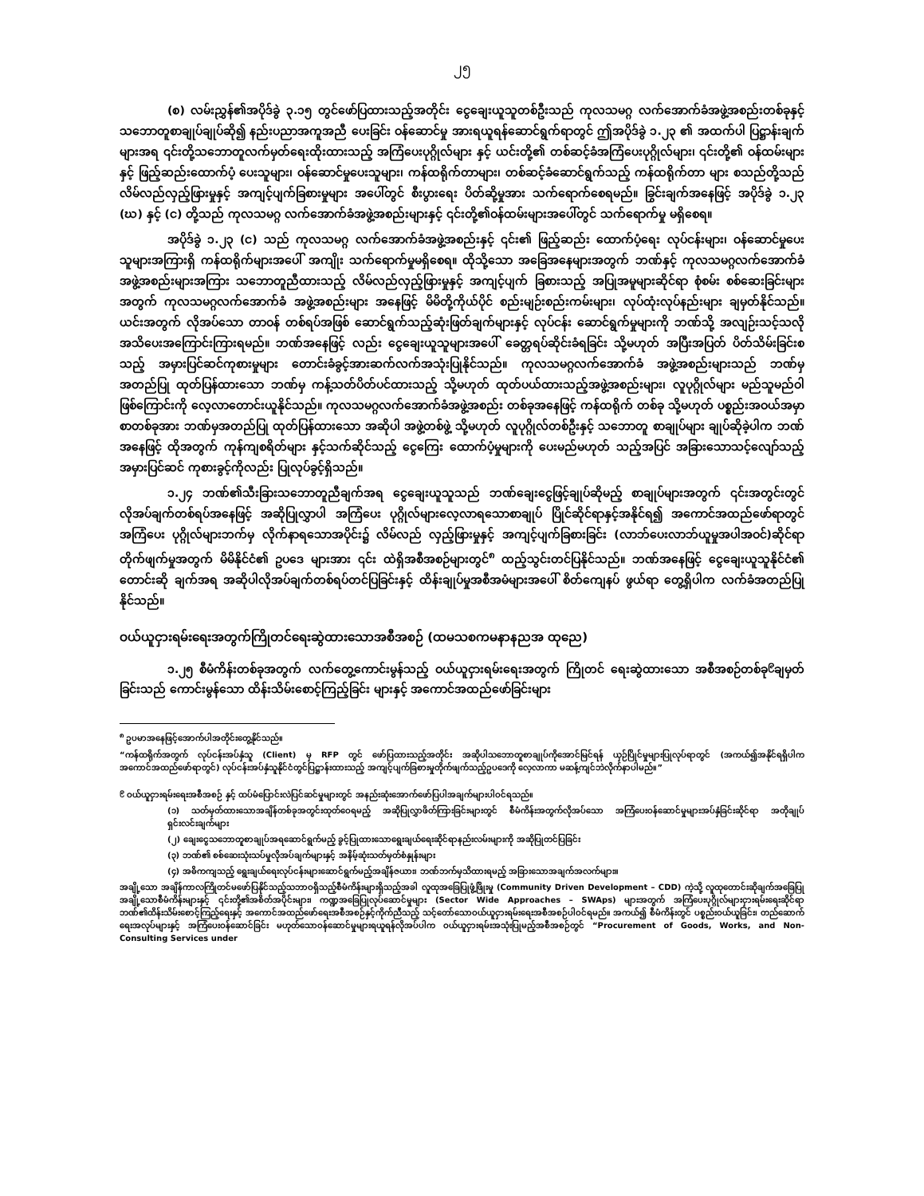၂၅
(စ) လမ်းညွှန်၏အပိုဒ်ခွဲ ၃.၁၅ တွင်ဖော်ပြထားသည့်အတိုင်း ငွေချေးယူသူတစ်ဦးသည် ကုလသမဂ္ဂ လက်အောက်ခံအဖွဲ့အစည်းတစ်ခုနှင့် သဘောတူစာချုပ်ချုပ်ဆို၍ နည်းပညာအကူအညီ ပေးခြင်း ဝန်ဆောင်မှု အားရယူရန်ဆောင်ရွက်ရာတွင် ဤအပိုဒ်ခွဲ ၁.၂၃ ၏ အထက်ပါ ပြဋ္ဌာန်းချက်များအရ ၎င်းတို့သဘောတူလက်မှတ်ရေးထိုးထားသည့် အကြံပေးပုဂ္ဂိုလ်များ နှင့် ယင်းတို့၏ တစ်ဆင့်ခံအကြံပေးပုဂ္ဂိုလ်များ၊ ၎င်းတို့၏ ဝန်ထမ်းများနှင့် ဖြည့်ဆည်းထောက်ပံ့ ပေးသူများ၊ ဝန်ဆောင်မှုပေးသူများ၊ ကန်ထရိုက်တာများ၊ တစ်ဆင့်ခံဆောင်ရွက်သည့် ကန်ထရိုက်တာ များ စသည်တို့သည် လိမ်လည်လှည့်ဖြားမှုနှင့် အကျင့်ပျက်ခြစားမှုများ အပေါ်တွင် စီးပွားရေး ပိတ်ဆို့မှုအား သက်ရောက်စေရမည်။ ခြွင်းချက်အနေဖြင့် အပိုဒ်ခွဲ ၁.၂၃ (ဃ) နှင့် (င) တို့သည် ကုလသမဂ္ဂ လက်အောက်ခံအဖွဲ့အစည်းများနှင့် ၎င်းတို့၏ဝန်ထမ်းများအပေါ်တွင် သက်ရောက်မှု မရှိစေရ။
အပိုဒ်ခွဲ ၁.၂၃ (င) သည် ကုလသမဂ္ဂ လက်အောက်ခံအဖွဲ့အစည်းနှင့် ၎င်း၏ ဖြည့်ဆည်း ထောက်ပံ့ရေး လုပ်ငန်းများ၊ ဝန်ဆောင်မှုပေးသူများအကြားရှိ ကန်ထရိုက်များအပေါ် အကျိုး သက်ရောက်မှုမရှိစေရ။ ထိုသို့သော အခြေအနေများအတွက် ဘဏ်နှင့် ကုလသမဂ္ဂလက်အောက်ခံ အဖွဲ့အစည်းများအကြား သဘောတူညီထားသည့် လိမ်လည်လှည့်ဖြားမှုနှင့် အကျင့်ပျက် ခြစားသည့် အပြုအမူများဆိုင်ရာ စုံစမ်း စစ်ဆေးခြင်းများအတွက် ကုလသမဂ္ဂလက်အောက်ခံ အဖွဲ့အစည်းများ အနေဖြင့် မိမိတို့ကိုယ်ပိုင် စည်းမျဉ်းစည်းကမ်းများ၊ လုပ်ထုံးလုပ်နည်းများ ချမှတ်နိုင်သည်။ ယင်းအတွက် လိုအပ်သော တာဝန် တစ်ရပ်အဖြစ် ဆောင်ရွက်သည့်ဆုံးဖြတ်ချက်များနှင့် လုပ်ငန်း ဆောင်ရွက်မှုများကို ဘဏ်သို့ အလျဉ်းသင့်သလို အသိပေးအကြောင်းကြားရမည်။ ဘဏ်အနေဖြင့် လည်း ငွေချေးယူသူများအပေါ် ခေတ္တရပ်ဆိုင်းခံရခြင်း သို့မဟုတ် အပြီးအပြတ် ပိတ်သိမ်းခြင်းစသည့် အမှားပြင်ဆင်ကုစားမှုများ တောင်းခံခွင့်အားဆက်လက်အသုံးပြုနိုင်သည်။ ကုလသမဂ္ဂလက်အောက်ခံ အဖွဲ့အစည်းများသည် ဘဏ်မှ အတည်ပြု ထုတ်ပြန်ထားသော ဘဏ်မှ ကန့်သတ်ပိတ်ပင်ထားသည့် သို့မဟုတ် ထုတ်ပယ်ထားသည့်အဖွဲ့အစည်းများ၊ လူပုဂ္ဂိုလ်များ မည်သူမည်ဝါဖြစ်ကြောင်းကို လေ့လာတောင်းယူနိုင်သည်။ ကုလသမဂ္ဂလက်အောက်ခံအဖွဲ့အစည်း တစ်ခုအနေဖြင့် ကန်ထရိုက် တစ်ခု သို့မဟုတ် ပစ္စည်းအဝယ်အမှာစာတစ်ခုအား ဘဏ်မှအတည်ပြု ထုတ်ပြန်ထားသော အဆိုပါ အဖွဲ့တစ်ဖွဲ့ သို့မဟုတ် လူပုဂ္ဂိုလ်တစ်ဦးနှင့် သဘောတူ စာချုပ်များ ချုပ်ဆိုခဲ့ပါက ဘဏ်အနေဖြင့် ထိုအတွက် ကုန်ကျစရိတ်များ နှင့်သက်ဆိုင်သည့် ငွေကြေး ထောက်ပံ့မှုများကို ပေးမည်မဟုတ် သည့်အပြင် အခြားသောသင့်လျော်သည့် အမှားပြင်ဆင် ကုစားခွင့်ကိုလည်း ပြုလုပ်ခွင့်ရှိသည်။
၁.၂၄ ဘဏ်၏သီးခြားသဘောတူညီချက်အရ ငွေချေးယူသူသည် ဘဏ်ချေးငွေဖြင့်ချုပ်ဆိုမည့် စာချုပ်များအတွက် ၎င်းအတွင်းတွင် လိုအပ်ချက်တစ်ရပ်အနေဖြင့် အဆိုပြုလွှာပါ အကြံပေး ပုဂ္ဂိုလ်များလေ့လာရသောစာချုပ် ပြိုင်ဆိုင်ရာနှင့်အနိုင်ရ၍ အကောင်အထည်ဖော်ရာတွင် အကြံပေး ပုဂ္ဂိုလ်များဘက်မှ လိုက်နာရသောအပိုင်း၌ လိမ်လည် လှည့်ဖြားမှုနှင့် အကျင့်ပျက်ခြစားခြင်း (လာဘ်ပေးလာဘ်ယူမှုအပါအဝင်)ဆိုင်ရာ တိုက်ဖျက်မှုအတွက် မိမိနိုင်ငံ၏ ဥပဒေ များအား ၎င်း ထဲရှိအစီအစဉ်များတွင်<sup>၈</sup> ထည့်သွင်းတင်ပြနိုင်သည်။ ဘဏ်အနေဖြင့် ငွေချေးယူသူနိုင်ငံ၏ တောင်းဆို ချက်အရ အဆိုပါလိုအပ်ချက်တစ်ရပ်တင်ပြခြင်းနှင့် ထိန်းချုပ်မှုအစီအမံများအပေါ် စိတ်ကျေနပ် ဖွယ်ရာ တွေ့ရှိပါက လက်ခံအတည်ပြုနိုင်သည်။
ဝယ်ယူငှားရမ်းရေးအတွက်ကြိုတင်ရေးဆွဲထားသောအစီအစဉ် (ထမသစကမနာနညအ ထုညေ)
၁.၂၅ စီမံကိန်းတစ်ခုအတွက် လက်တွေ့ကောင်းမွန်သည့် ဝယ်ယူငှားရမ်းရေးအတွက် ကြိုတင် ရေးဆွဲထားသော အစီအစဉ်တစ်ခု<sup>၉</sup>ချမှတ်ခြင်းသည် ကောင်းမွန်သော ထိန်းသိမ်းစောင့်ကြည့်ခြင်း များနှင့် အကောင်အထည်ဖော်ခြင်းများ
<sup>၈</sup> ဥပမာအနေဖြင့်အောက်ပါအတိုင်းတွေ့နိုင်သည်။
“ကန်ထရိုက်အတွက် လုပ်ငန်းအပ်နှံသူ (Client) မှ RFP တွင် ဖော်ပြထားသည့်အတိုင်း အဆိုပါသဘောတူစာချုပ်ကိုအောင်မြင်ရန် ယှဉ်ပြိုင်မှုများပြုလုပ်ရာတွင် (အကယ်၍အနိုင်ရရှိပါက အကောင်အထည်ဖော်ရာတွင်) လုပ်ငန်းအပ်နှံသူနိုင်ငံတွင်ပြဋ္ဌာန်းထားသည့် အကျင့်ပျက်ခြစားမှုတိုက်ဖျက်သည့်ဥပဒေကို လေ့လာကာ မဆန့်ကျင်ဘဲလိုက်နာပါမည်။”
<sup>၉</sup> ဝယ်ယူငှားရမ်းရေးအစီအစဉ် နှင့် ထပ်မံပြောင်းလဲပြင်ဆင်မှုများတွင် အနည်းဆုံးအောက်ဖော်ပြပါအချက်များပါဝင်ရသည်။
(၁) သတ်မှတ်ထားသောအချိန်တစ်ခုအတွင်းထုတ်ဝေရမည့် အဆိုပြုလွှာဖိတ်ကြားခြင်းများတွင် စီမံကိန်းအတွက်လိုအပ်သော အကြံပေးဝန်ဆောင်မှုများအပ်နှံခြင်းဆိုင်ရာ အတိုချုပ်ရှင်းလင်းချက်များ
(၂) ချေးငွေသဘောတူစာချုပ်အရဆောင်ရွက်မည့် ခွင့်ပြုထားသောရွေးချယ်ရေးဆိုင်ရာနည်းလမ်းများကို အဆိုပြုတင်ပြခြင်း
(၃) ဘဏ်၏ စစ်ဆေးသုံးသပ်မှုလိုအပ်ချက်များနှင့် အနိမ့်ဆုံးသတ်မှတ်စံနှုန်းများ
(၄) အဓိကကျသည့် ရွေးချယ်ရေးလုပ်ငန်းများဆောင်ရွက်မည့်အချိန်ဇယား၊ ဘဏ်ဘက်မှသိထားရမည့် အခြားသောအချက်အလက်များ။
အချို့သော အချိန်ကာလကြိုတင်မဖော်ပြနိုင်သည့်သဘာဝရှိသည့်စီမံကိန်းများရှိသည့်အခါ လူထုအခြေပြုဖွံ့ဖြိုးမှု (Community Driven Development – CDD) ကဲ့သို့ လူထုတောင်းဆိုချက်အခြေပြု အချို့သောစီမံကိန်းများနှင့် ၎င်းတို့၏အစိတ်အပိုင်းများ၊ ကဏ္ဍအခြေပြုလုပ်ဆောင်မှုများ (Sector Wide Approaches – SWAps) များအတွက် အကြံပေးပုဂ္ဂိုလ်များငှားရမ်းရေးဆိုင်ရာ ဘဏ်၏ထိန်းသိမ်းစောင့်ကြည့်ရေးနှင့် အကောင်အထည်ဖော်ရေးအစီအစဉ်နှင့်ကိုက်ညီသည့် သင့်တော်သောဝယ်ယူငှားရမ်းရေးအစီအစဉ်ပါဝင်ရမည်။ အကယ်၍ စီမံကိန်းတွင် ပစ္စည်းဝယ်ယူခြင်း၊ တည်ဆောက်ရေးအလုပ်များနှင့် အကြံပေးဝန်ဆောင်ခြင်း မဟုတ်သောဝန်ဆောင်မှုများရယူရန်လိုအပ်ပါက ဝယ်ယူငှားရမ်းအသုံးပြုမည့်အစီအစဉ်တွင် “Procurement of Goods, Works, and Non-Consulting Services under